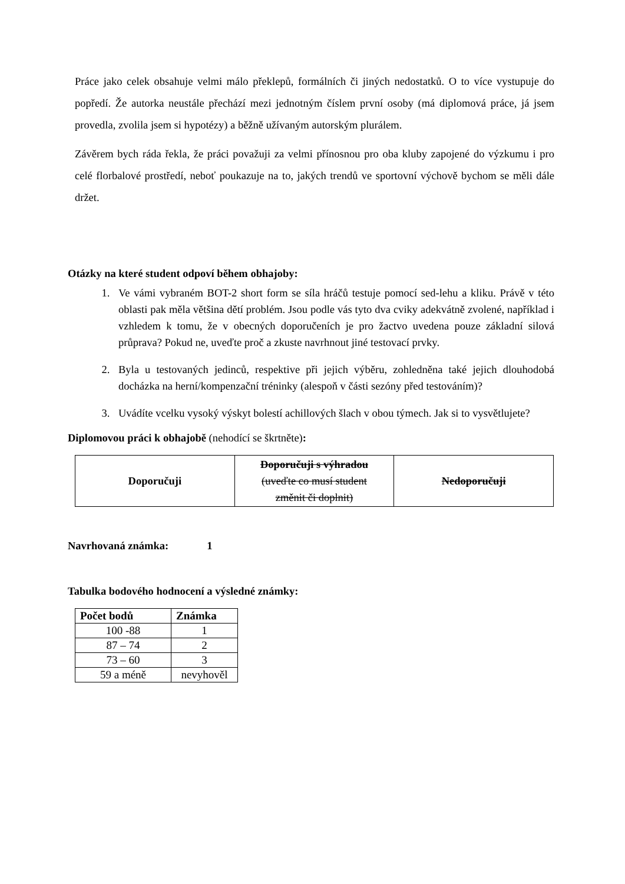Práce jako celek obsahuje velmi málo překlepů, formálních či jiných nedostatků. O to více vystupuje do popředí. Že autorka neustále přechází mezi jednotným číslem první osoby (má diplomová práce, já jsem provedla, zvolila jsem si hypotézy) a běžně užívaným autorským plurálem.
Závěrem bych ráda řekla, že práci považuji za velmi přínosnou pro oba kluby zapojené do výzkumu i pro celé florbalové prostředí, neboť poukazuje na to, jakých trendů ve sportovní výchově bychom se měli dále držet.
Otázky na které student odpoví během obhajoby:
1. Ve vámi vybraném BOT-2 short form se síla hráčů testuje pomocí sed-lehu a kliku. Právě v této oblasti pak měla většina dětí problém. Jsou podle vás tyto dva cviky adekvátně zvolené, například i vzhledem k tomu, že v obecných doporučeních je pro žactvo uvedena pouze základní silová průprava? Pokud ne, uveďte proč a zkuste navrhnout jiné testovací prvky.
2. Byla u testovaných jedinců, respektive při jejich výběru, zohledněna také jejich dlouhodobá docházka na herní/kompenzační tréninky (alespoň v části sezóny před testováním)?
3. Uvádíte vcelku vysoký výskyt bolestí achillových šlach v obou týmech. Jak si to vysvětlujete?
Diplomovou práci k obhajobě (nehodící se škrtněte):
| Doporučuji | Doporučuji s výhradou (uveďte co musí student změnit či doplnit) | Nedoporučuji |
Navrhovaná známka: 1
Tabulka bodového hodnocení a výsledné známky:
| Počet bodů | Známka |
| --- | --- |
| 100 -88 | 1 |
| 87 – 74 | 2 |
| 73 – 60 | 3 |
| 59 a méně | nevyhověl |